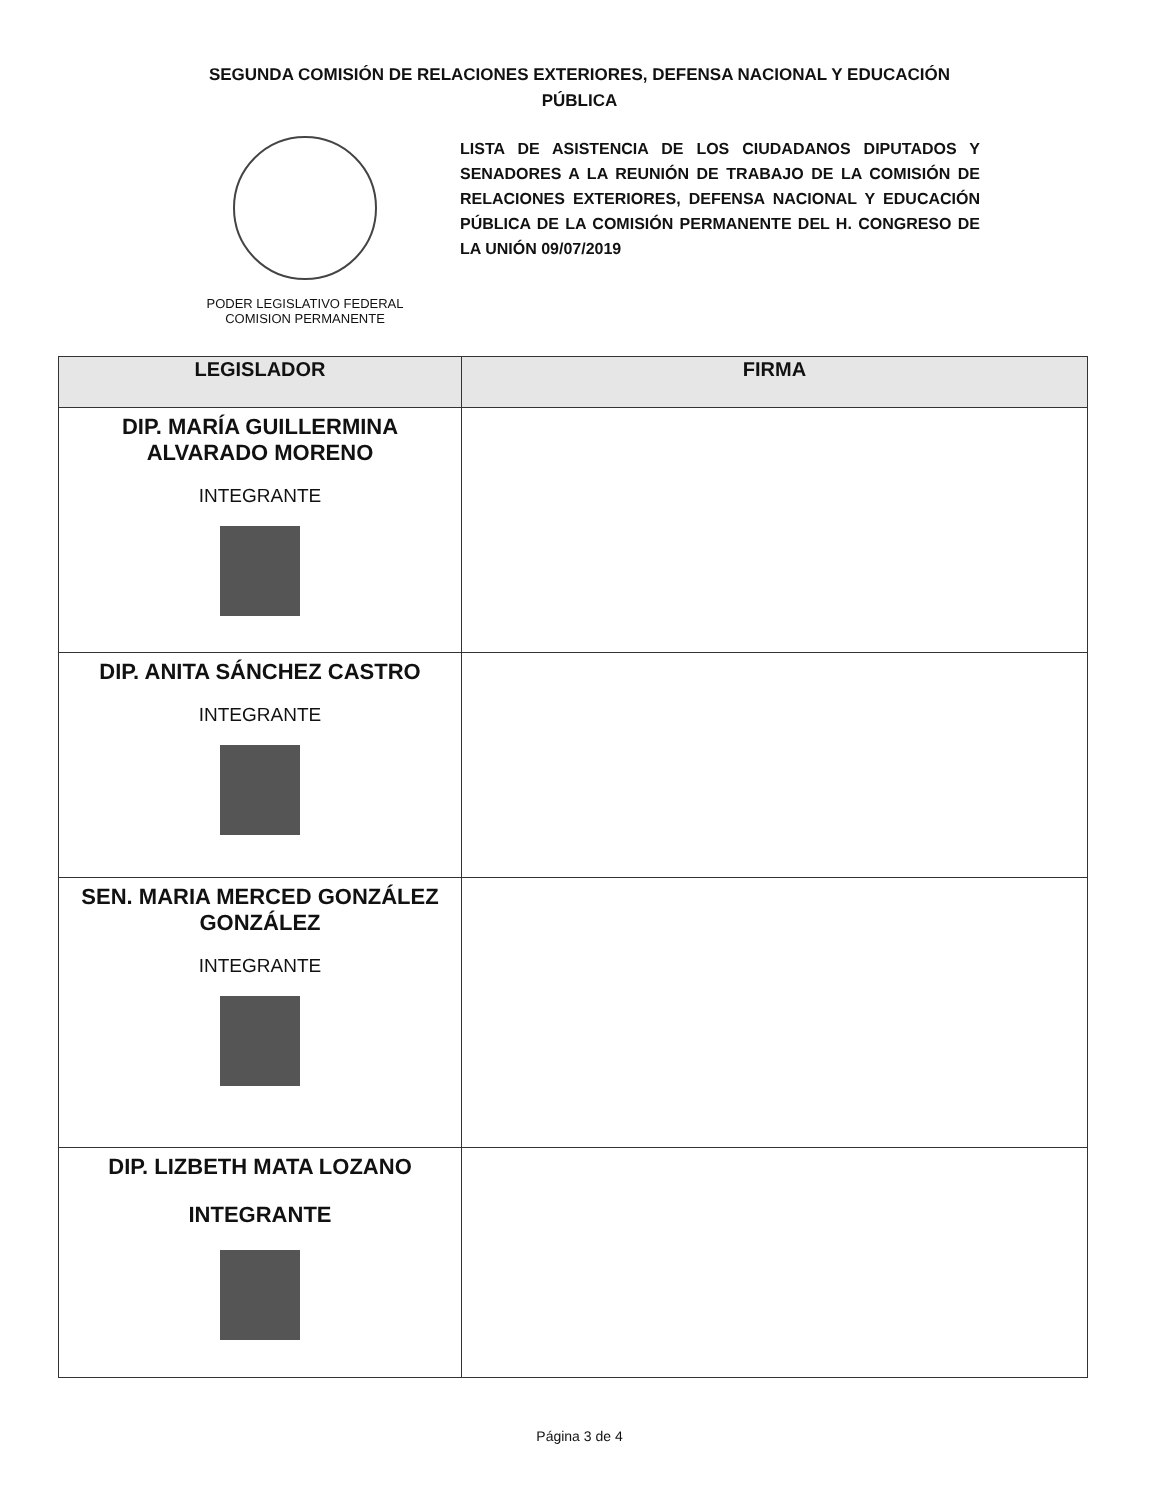SEGUNDA COMISIÓN DE RELACIONES EXTERIORES, DEFENSA NACIONAL Y EDUCACIÓN
PÚBLICA
PODER LEGISLATIVO FEDERAL
COMISION PERMANENTE
LISTA DE ASISTENCIA DE LOS CIUDADANOS DIPUTADOS Y SENADORES A LA REUNIÓN DE TRABAJO DE LA COMISIÓN DE RELACIONES EXTERIORES, DEFENSA NACIONAL Y EDUCACIÓN PÚBLICA DE LA COMISIÓN PERMANENTE DEL H. CONGRESO DE LA UNIÓN 09/07/2019
| LEGISLADOR | FIRMA |
| --- | --- |
| DIP. MARÍA GUILLERMINA ALVARADO MORENO INTEGRANTE | |
| DIP. ANITA SÁNCHEZ CASTRO INTEGRANTE | |
| SEN. MARIA MERCED GONZÁLEZ GONZÁLEZ INTEGRANTE | |
| DIP. LIZBETH MATA LOZANO INTEGRANTE | |
Página 3 de 4